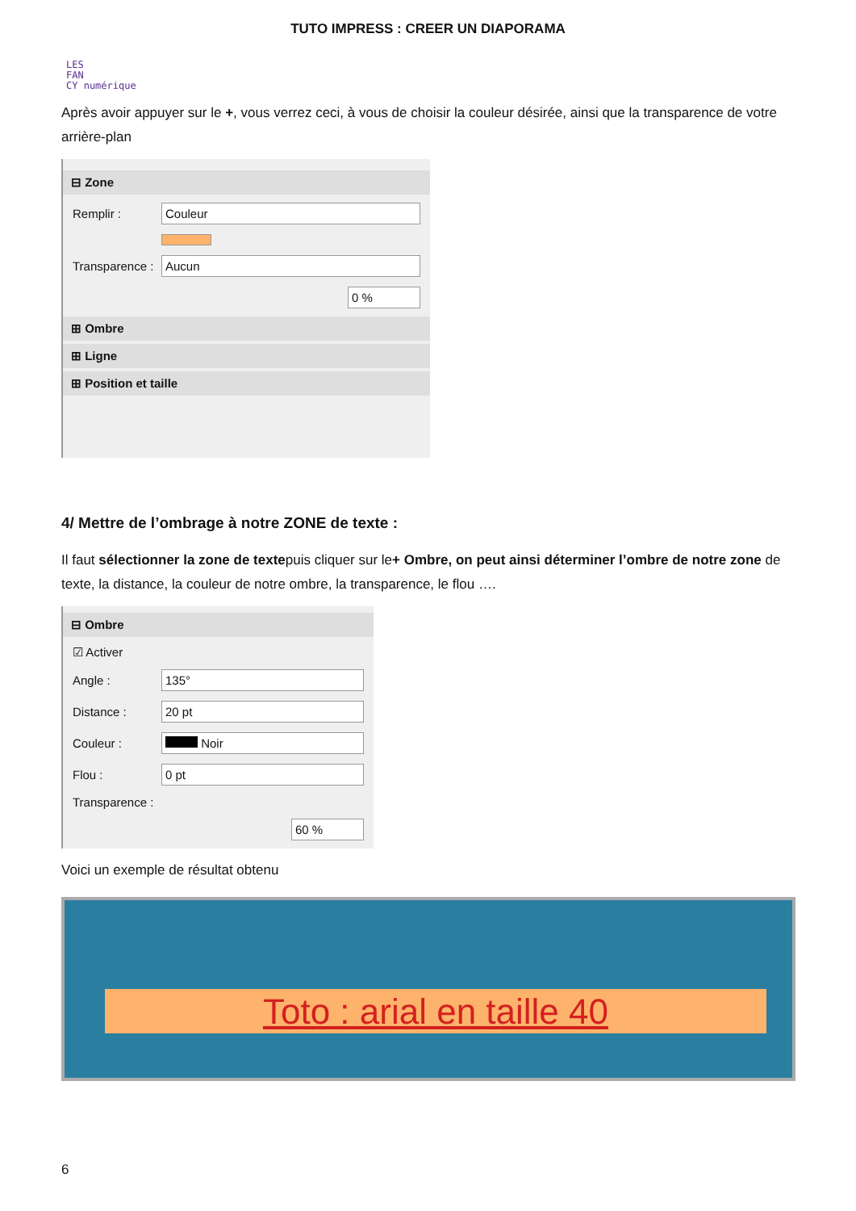TUTO IMPRESS : CREER UN DIAPORAMA
LES
FAN
CY numérique
Après avoir appuyer sur le +, vous verrez ceci, à vous de choisir la couleur désirée, ainsi que la transparence de votre arrière-plan
⊟ Zone
Remplir :
Couleur
Transparence :
Aucun
0 %
⊞ Ombre
⊞ Ligne
⊞ Position et taille
4/ Mettre de l’ombrage à notre ZONE de texte :
Il faut sélectionner la zone de textepuis cliquer sur le+ Ombre, on peut ainsi déterminer l’ombre de notre zone de texte, la distance, la couleur de notre ombre, la transparence, le flou ….
⊟ Ombre
☑ Activer
Angle :
135°
Distance :
20 pt
Couleur :
Noir
Flou :
0 pt
Transparence :
60 %
Voici un exemple de résultat obtenu
Toto : arial en taille 40
6